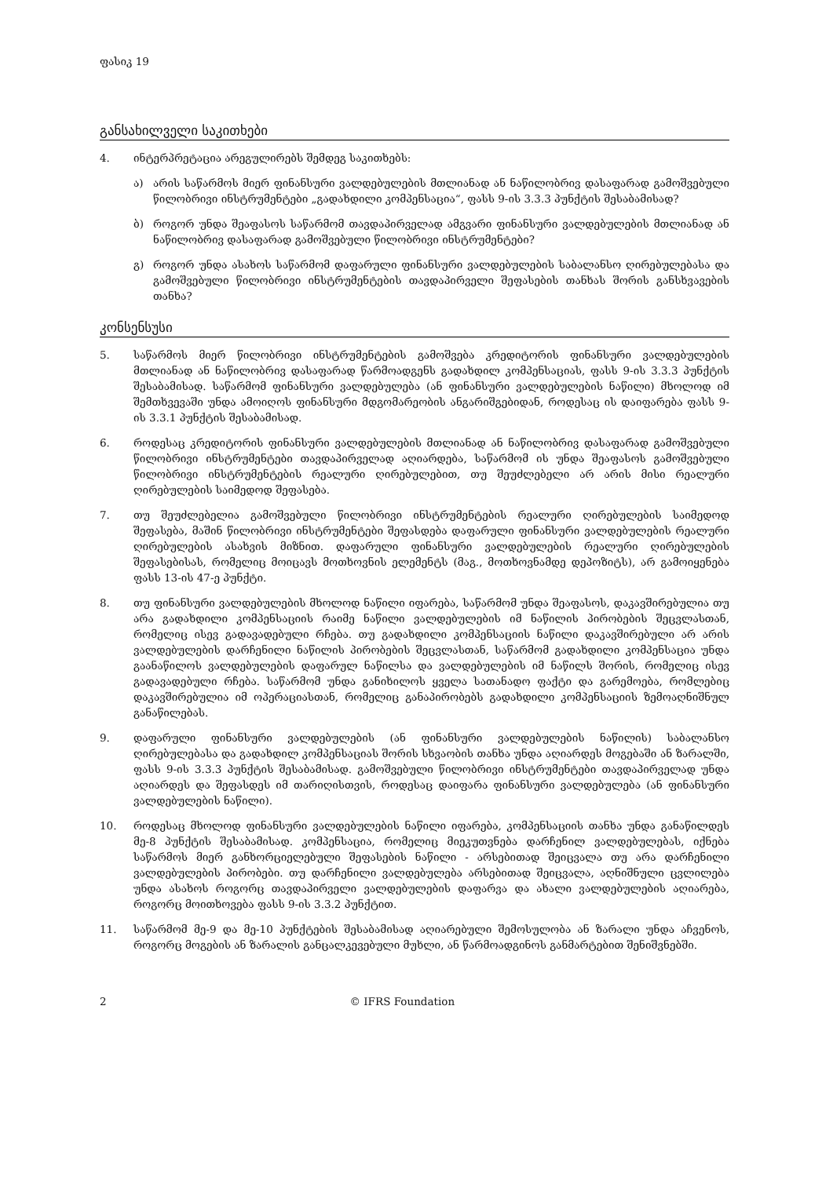ფასიკ 19
განსახილველი საკითხები
4. ინტერპრეტაცია არეგულირებს შემდეგ საკითხებს:
ა) არის საწარმოს მიერ ფინანსური ვალდებულების მთლიანად ან ნაწილობრივ დასაფარად გამოშვებული წილობრივი ინსტრუმენტები „გადახდილი კომპენსაცია“, ფასს 9-ის 3.3.3 პუნქტის შესაბამისად?
ბ) როგორ უნდა შეაფასოს საწარმომ თავდაპირველად ამგვარი ფინანსური ვალდებულების მთლიანად ან ნაწილობრივ დასაფარად გამოშვებული წილობრივი ინსტრუმენტები?
გ) როგორ უნდა ასახოს საწარმომ დაფარული ფინანსური ვალდებულების საბალანსო ღირებულებასა და გამოშვებული წილობრივი ინსტრუმენტების თავდაპირველი შეფასების თანხას შორის განსხვავების თანხა?
კონსენსუსი
5. საწარმოს მიერ წილობრივი ინსტრუმენტების გამოშვება კრედიტორის ფინანსური ვალდე­ბულების მთლიანად ან ნაწილობრივ დასაფარად წარმოადგენს გადახდილ კომპენსაციას, ფასს 9-ის 3.3.3 პუნქტის შესაბამისად. საწარმომ ფინანსური ვალდებულება (ან ფინანსური ვალდებულების ნაწილი) მხოლოდ იმ შემთხვევაში უნდა ამოიღოს ფინანსური მდგომარეობის ანგარიშგებიდან, როდესაც ის დაიფარება ფასს 9-ის 3.3.1 პუნქტის შესაბამისად.
6. როდესაც კრედიტორის ფინანსური ვალდებულების მთლიანად ან ნაწილობრივ დასაფარად გამოშვებული წილობრივი ინსტრუმენტები თავდაპირველად აღიარდება, საწარმომ ის უნდა შეაფასოს გამოშვებული წილობრივი ინსტრუმენტების რეალური ღირებულებით, თუ შეუძ­ლებელი არ არის მისი რეალური ღირებულების საიმედოდ შეფასება.
7. თუ შეუძლებელია გამოშვებული წილობრივი ინსტრუმენტების რეალური ღირებულების საიმედოდ შეფასება, მაშინ წილობრივი ინსტრუმენტები შეფასდება დაფარული ფინანსური ვალდებულების რეალური ღირებულების ასახვის მიზნით. დაფარული ფინანსური ვალ­დებულების რეალური ღირებულების შეფასებისას, რომელიც მოიცავს მოთხოვნის ელემენტს (მაგ., მოთხოვნამდე დეპოზიტს), არ გამოიყენება ფასს 13-ის 47-ე პუნქტი.
8. თუ ფინანსური ვალდებულების მხოლოდ ნაწილი იფარება, საწარმომ უნდა შეაფასოს, დაკავშირებულია თუ არა გადახდილი კომპენსაციის რაიმე ნაწილი ვალდებულების იმ ნაწილის პირობების შეცვლასთან, რომელიც ისევ გადავადებული რჩება. თუ გადახდილი კომპენსაციის ნაწილი დაკავშირებული არ არის ვალდებულების დარჩენილი ნაწილის პირობების შეცვლასთან, საწარმომ გადახდილი კომპენსაცია უნდა გაანაწილოს ვალდებულების დაფარულ ნაწილსა და ვალდებულების იმ ნაწილს შორის, რომელიც ისევ გადავადებული რჩება. საწარმომ უნდა განიხილოს ყველა სათანადო ფაქტი და გარემოება, რომლებიც დაკავშირებულია იმ ოპერა­ციასთან, რომელიც განაპირობებს გადახდილი კომპენსაციის ზემოაღნიშნულ განაწილებას.
9. დაფარული ფინანსური ვალდებულების (ან ფინანსური ვალდებულების ნაწილის) საბალანსო ღირებულებასა და გადახდილ კომპენსაციას შორის სხვაობის თანხა უნდა აღიარდეს მოგებაში ან ზარალში, ფასს 9-ის 3.3.3 პუნქტის შესაბამისად. გამოშვებული წილობრივი ინსტრუმენტები თავდაპირველად უნდა აღიარდეს და შეფასდეს იმ თარიღისთვის, როდესაც დაიფარა ფინანსური ვალდებულება (ან ფინანსური ვალდებულების ნაწილი).
10. როდესაც მხოლოდ ფინანსური ვალდებულების ნაწილი იფარება, კომპენსაციის თანხა უნდა განაწილდეს მე-8 პუნქტის შესაბამისად. კომპენსაცია, რომელიც მიეკუთვნება დარჩენილ ვალდებულებას, იქნება საწარმოს მიერ განხორციელებული შეფასების ნაწილი - არსებითად შე­იცვალა თუ არა დარჩენილი ვალდებულების პირობები. თუ დარჩენილი ვალდებულება არსებითად შეიცვალა, აღნიშნული ცვლილება უნდა ასახოს როგორც თავდაპირველი ვალ­დებულების დაფარვა და ახალი ვალდებულების აღიარება, როგორც მოითხოვება ფასს 9-ის 3.3.2 პუნქტით.
11. საწარმომ მე-9 და მე-10 პუნქტების შესაბამისად აღიარებული შემოსულობა ან ზარალი უნდა აჩვენოს, როგორც მოგების ან ზარალის განცალკევებული მუხლი, ან წარმოადგინოს განმარ­ტებით შენიშვნებში.
2 © IFRS Foundation